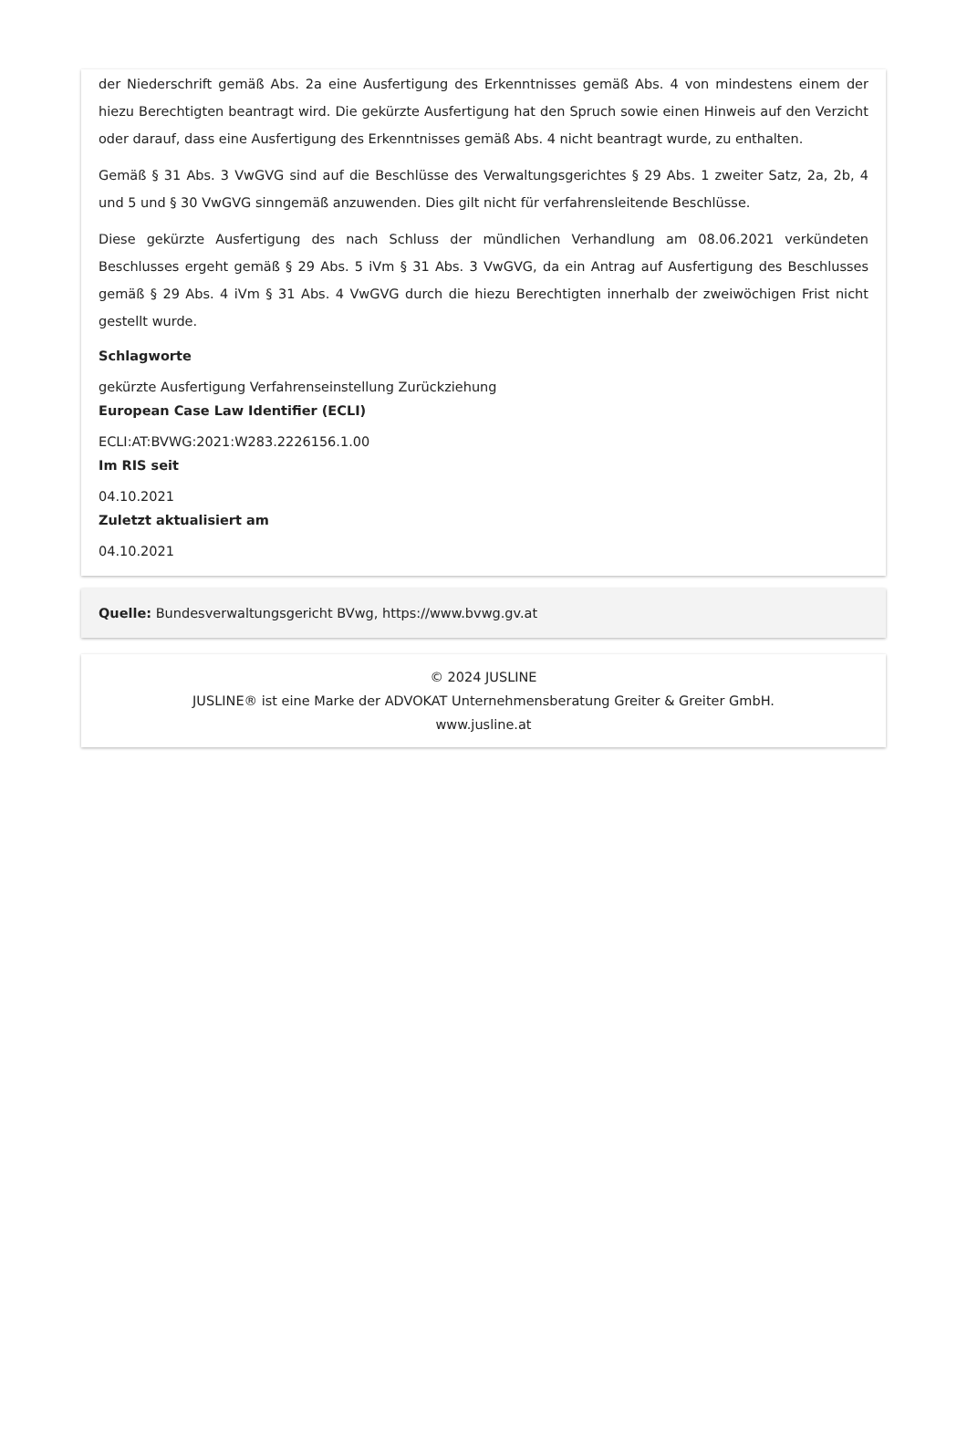der Niederschrift gemäß Abs. 2a eine Ausfertigung des Erkenntnisses gemäß Abs. 4 von mindestens einem der hiezu Berechtigten beantragt wird. Die gekürzte Ausfertigung hat den Spruch sowie einen Hinweis auf den Verzicht oder darauf, dass eine Ausfertigung des Erkenntnisses gemäß Abs. 4 nicht beantragt wurde, zu enthalten.
Gemäß § 31 Abs. 3 VwGVG sind auf die Beschlüsse des Verwaltungsgerichtes § 29 Abs. 1 zweiter Satz, 2a, 2b, 4 und 5 und § 30 VwGVG sinngemäß anzuwenden. Dies gilt nicht für verfahrensleitende Beschlüsse.
Diese gekürzte Ausfertigung des nach Schluss der mündlichen Verhandlung am 08.06.2021 verkündeten Beschlusses ergeht gemäß § 29 Abs. 5 iVm § 31 Abs. 3 VwGVG, da ein Antrag auf Ausfertigung des Beschlusses gemäß § 29 Abs. 4 iVm § 31 Abs. 4 VwGVG durch die hiezu Berechtigten innerhalb der zweiwöchigen Frist nicht gestellt wurde.
Schlagworte
gekürzte Ausfertigung Verfahrenseinstellung Zurückziehung
European Case Law Identifier (ECLI)
ECLI:AT:BVWG:2021:W283.2226156.1.00
Im RIS seit
04.10.2021
Zuletzt aktualisiert am
04.10.2021
Quelle: Bundesverwaltungsgericht BVwg, https://www.bvwg.gv.at
© 2024 JUSLINE
JUSLINE® ist eine Marke der ADVOKAT Unternehmensberatung Greiter & Greiter GmbH.
www.jusline.at